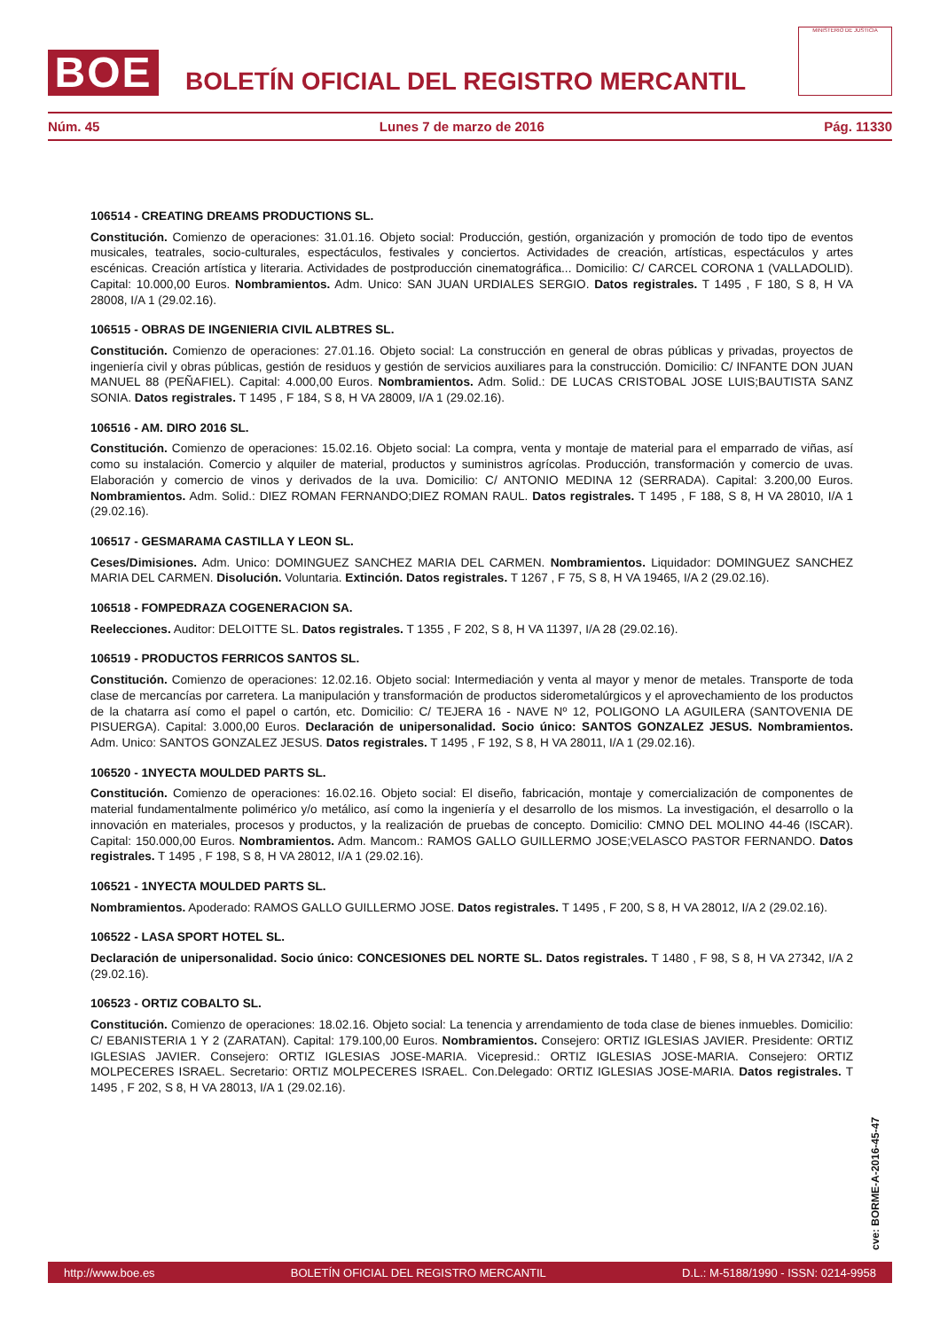BOE
BOLETÍN OFICIAL DEL REGISTRO MERCANTIL
MINISTERIO DE JUSTICIA
Núm. 45 Lunes 7 de marzo de 2016 Pág. 11330
106514 - CREATING DREAMS PRODUCTIONS SL.
Constitución. Comienzo de operaciones: 31.01.16. Objeto social: Producción, gestión, organización y promoción de todo tipo de eventos musicales, teatrales, socio-culturales, espectáculos, festivales y conciertos. Actividades de creación, artísticas, espectáculos y artes escénicas. Creación artística y literaria. Actividades de postproducción cinematográfica... Domicilio: C/ CARCEL CORONA 1 (VALLADOLID). Capital: 10.000,00 Euros. Nombramientos. Adm. Unico: SAN JUAN URDIALES SERGIO. Datos registrales. T 1495 , F 180, S 8, H VA 28008, I/A 1 (29.02.16).
106515 - OBRAS DE INGENIERIA CIVIL ALBTRES SL.
Constitución. Comienzo de operaciones: 27.01.16. Objeto social: La construcción en general de obras públicas y privadas, proyectos de ingeniería civil y obras públicas, gestión de residuos y gestión de servicios auxiliares para la construcción. Domicilio: C/ INFANTE DON JUAN MANUEL 88 (PEÑAFIEL). Capital: 4.000,00 Euros. Nombramientos. Adm. Solid.: DE LUCAS CRISTOBAL JOSE LUIS;BAUTISTA SANZ SONIA. Datos registrales. T 1495 , F 184, S 8, H VA 28009, I/A 1 (29.02.16).
106516 - AM. DIRO 2016 SL.
Constitución. Comienzo de operaciones: 15.02.16. Objeto social: La compra, venta y montaje de material para el emparrado de viñas, así como su instalación. Comercio y alquiler de material, productos y suministros agrícolas. Producción, transformación y comercio de uvas. Elaboración y comercio de vinos y derivados de la uva. Domicilio: C/ ANTONIO MEDINA 12 (SERRADA). Capital: 3.200,00 Euros. Nombramientos. Adm. Solid.: DIEZ ROMAN FERNANDO;DIEZ ROMAN RAUL. Datos registrales. T 1495 , F 188, S 8, H VA 28010, I/A 1 (29.02.16).
106517 - GESMARAMA CASTILLA Y LEON SL.
Ceses/Dimisiones. Adm. Unico: DOMINGUEZ SANCHEZ MARIA DEL CARMEN. Nombramientos. Liquidador: DOMINGUEZ SANCHEZ MARIA DEL CARMEN. Disolución. Voluntaria. Extinción. Datos registrales. T 1267 , F 75, S 8, H VA 19465, I/A 2 (29.02.16).
106518 - FOMPEDRAZA COGENERACION SA.
Reelecciones. Auditor: DELOITTE SL. Datos registrales. T 1355 , F 202, S 8, H VA 11397, I/A 28 (29.02.16).
106519 - PRODUCTOS FERRICOS SANTOS SL.
Constitución. Comienzo de operaciones: 12.02.16. Objeto social: Intermediación y venta al mayor y menor de metales. Transporte de toda clase de mercancías por carretera. La manipulación y transformación de productos siderometalúrgicos y el aprovechamiento de los productos de la chatarra así como el papel o cartón, etc. Domicilio: C/ TEJERA 16 - NAVE Nº 12, POLIGONO LA AGUILERA (SANTOVENIA DE PISUERGA). Capital: 3.000,00 Euros. Declaración de unipersonalidad. Socio único: SANTOS GONZALEZ JESUS. Nombramientos. Adm. Unico: SANTOS GONZALEZ JESUS. Datos registrales. T 1495 , F 192, S 8, H VA 28011, I/A 1 (29.02.16).
106520 - 1NYECTA MOULDED PARTS SL.
Constitución. Comienzo de operaciones: 16.02.16. Objeto social: El diseño, fabricación, montaje y comercialización de componentes de material fundamentalmente polimérico y/o metálico, así como la ingeniería y el desarrollo de los mismos. La investigación, el desarrollo o la innovación en materiales, procesos y productos, y la realización de pruebas de concepto. Domicilio: CMNO DEL MOLINO 44-46 (ISCAR). Capital: 150.000,00 Euros. Nombramientos. Adm. Mancom.: RAMOS GALLO GUILLERMO JOSE;VELASCO PASTOR FERNANDO. Datos registrales. T 1495 , F 198, S 8, H VA 28012, I/A 1 (29.02.16).
106521 - 1NYECTA MOULDED PARTS SL.
Nombramientos. Apoderado: RAMOS GALLO GUILLERMO JOSE. Datos registrales. T 1495 , F 200, S 8, H VA 28012, I/A 2 (29.02.16).
106522 - LASA SPORT HOTEL SL.
Declaración de unipersonalidad. Socio único: CONCESIONES DEL NORTE SL. Datos registrales. T 1480 , F 98, S 8, H VA 27342, I/A 2 (29.02.16).
106523 - ORTIZ COBALTO SL.
Constitución. Comienzo de operaciones: 18.02.16. Objeto social: La tenencia y arrendamiento de toda clase de bienes inmuebles. Domicilio: C/ EBANISTERIA 1 Y 2 (ZARATAN). Capital: 179.100,00 Euros. Nombramientos. Consejero: ORTIZ IGLESIAS JAVIER. Presidente: ORTIZ IGLESIAS JAVIER. Consejero: ORTIZ IGLESIAS JOSE-MARIA. Vicepresid.: ORTIZ IGLESIAS JOSE-MARIA. Consejero: ORTIZ MOLPECERES ISRAEL. Secretario: ORTIZ MOLPECERES ISRAEL. Con.Delegado: ORTIZ IGLESIAS JOSE-MARIA. Datos registrales. T 1495 , F 202, S 8, H VA 28013, I/A 1 (29.02.16).
cve: BORME-A-2016-45-47
http://www.boe.es BOLETÍN OFICIAL DEL REGISTRO MERCANTIL D.L.: M-5188/1990 - ISSN: 0214-9958